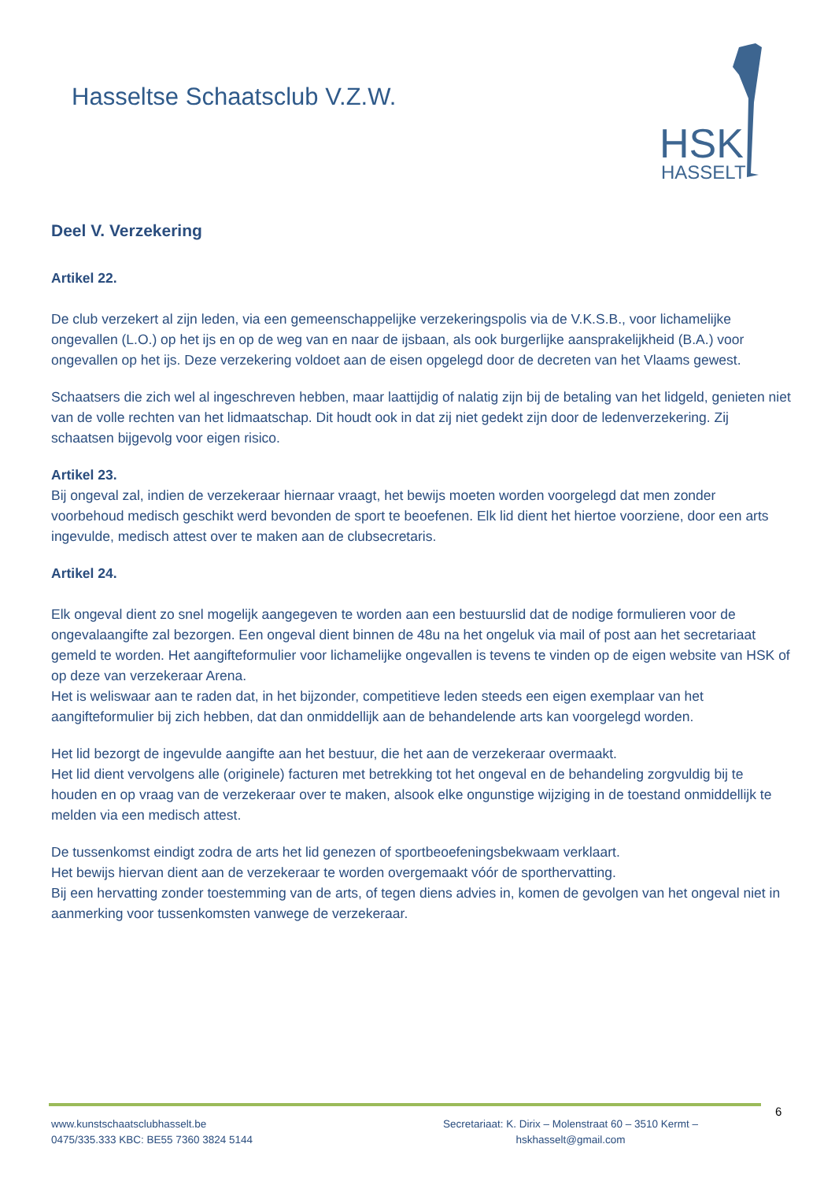Hasseltse Schaatsclub V.Z.W.
HSK
HASSELT
Deel V. Verzekering
Artikel 22.
De club verzekert al zijn leden, via een gemeenschappelijke verzekeringspolis via de V.K.S.B., voor lichamelijke ongevallen (L.O.) op het ijs en op de weg van en naar de ijsbaan, als ook burgerlijke aansprakelijkheid (B.A.) voor ongevallen op het ijs. Deze verzekering voldoet aan de eisen opgelegd door de decreten van het Vlaams gewest.
Schaatsers die zich wel al ingeschreven hebben, maar laattijdig of nalatig zijn bij de betaling van het lidgeld, genieten niet van de volle rechten van het lidmaatschap. Dit houdt ook in dat zij niet gedekt zijn door de ledenverzekering. Zij schaatsen bijgevolg voor eigen risico.
Artikel 23.
Bij ongeval zal, indien de verzekeraar hiernaar vraagt, het bewijs moeten worden voorgelegd dat men zonder voorbehoud medisch geschikt werd bevonden de sport te beoefenen. Elk lid dient het hiertoe voorziene, door een arts ingevulde, medisch attest over te maken aan de clubsecretaris.
Artikel 24.
Elk ongeval dient zo snel mogelijk aangegeven te worden aan een bestuurslid dat de nodige formulieren voor de ongevalaangifte zal bezorgen. Een ongeval dient binnen de 48u na het ongeluk via mail of post aan het secretariaat gemeld te worden. Het aangifteformulier voor lichamelijke ongevallen is tevens te vinden op de eigen website van HSK of op deze van verzekeraar Arena.
Het is weliswaar aan te raden dat, in het bijzonder, competitieve leden steeds een eigen exemplaar van het aangifteformulier bij zich hebben, dat dan onmiddellijk aan de behandelende arts kan voorgelegd worden.
Het lid bezorgt de ingevulde aangifte aan het bestuur, die het aan de verzekeraar overmaakt.
Het lid dient vervolgens alle (originele) facturen met betrekking tot het ongeval en de behandeling zorgvuldig bij te houden en op vraag van de verzekeraar over te maken, alsook elke ongunstige wijziging in de toestand onmiddellijk te melden via een medisch attest.
De tussenkomst eindigt zodra de arts het lid genezen of sportbeoefeningsbekwaam verklaart.
Het bewijs hiervan dient aan de verzekeraar te worden overgemaakt vóór de sporthervatting.
Bij een hervatting zonder toestemming van de arts, of tegen diens advies in, komen de gevolgen van het ongeval niet in aanmerking voor tussenkomsten vanwege de verzekeraar.
6
www.kunstschaatsclubhasselt.be
0475/335.333 KBC: BE55 7360 3824 5144
Secretariaat: K. Dirix – Molenstraat 60 – 3510 Kermt –
hskhasselt@gmail.com